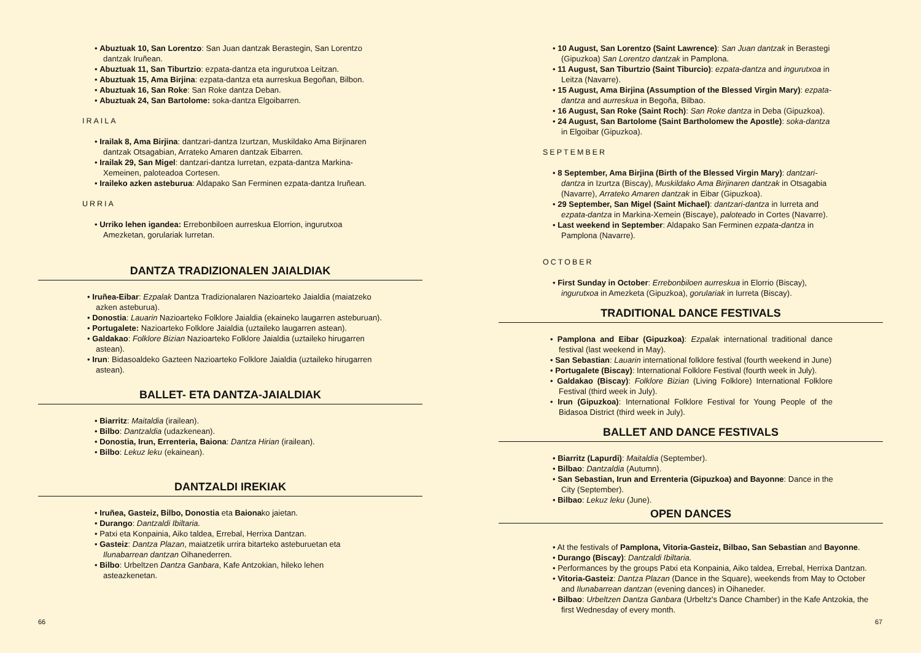Abuztuak 10, San Lorentzo: San Juan dantzak Berastegin, San Lorentzo dantzak Iruñean.
Abuztuak 11, San Tiburtzio: ezpata-dantza eta ingurutxoa Leitzan.
Abuztuak 15, Ama Birjina: ezpata-dantza eta aurreskua Begoñan, Bilbon.
Abuztuak 16, San Roke: San Roke dantza Deban.
Abuztuak 24, San Bartolome: soka-dantza Elgoibarren.
IRAILA
Irailak 8, Ama Birjina: dantzari-dantza Izurtzan, Muskildako Ama Birjinaren dantzak Otsagabian, Arrateko Amaren dantzak Eibarren.
Irailak 29, San Migel: dantzari-dantza Iurretan, ezpata-dantza Markina-Xemeinen, paloteadoa Cortesen.
Iraileko azken asteburua: Aldapako San Ferminen ezpata-dantza Iruñean.
URRIA
Urriko lehen igandea: Errebonbiloen aurreskua Elorrion, ingurutxoa Amezketan, gorulariak Iurretan.
DANTZA TRADIZIONALEN JAIALDIAK
Iruñea-Eibar: Ezpalak Dantza Tradizionalaren Nazioarteko Jaialdia (maiatzeko azken asteburua).
Donostia: Lauarin Nazioarteko Folklore Jaialdia (ekaineko laugarren asteburuan).
Portugalete: Nazioarteko Folklore Jaialdia (uztaileko laugarren astean).
Galdakao: Folklore Bizian Nazioarteko Folklore Jaialdia (uztaileko hirugarren astean).
Irun: Bidasoaldeko Gazteen Nazioarteko Folklore Jaialdia (uztaileko hirugarren astean).
BALLET- ETA DANTZA-JAIALDIAK
Biarritz: Maitaldia (irailean).
Bilbo: Dantzaldia (udazkenean).
Donostia, Irun, Errenteria, Baiona: Dantza Hirian (irailean).
Bilbo: Lekuz leku (ekainean).
DANTZALDI IREKIAK
Iruñea, Gasteiz, Bilbo, Donostia eta Baionako jaietan.
Durango: Dantzaldi Ibiltaria.
Patxi eta Konpainia, Aiko taldea, Errebal, Herrixa Dantzan.
Gasteiz: Dantza Plazan, maiatzetik urrira bitarteko asteburuetan eta Ilunabarrean dantzan Oihanederren.
Bilbo: Urbeltzen Dantza Ganbara, Kafe Antzokian, hileko lehen asteazkenetan.
66
10 August, San Lorentzo (Saint Lawrence): San Juan dantzak in Berastegi (Gipuzkoa) San Lorentzo dantzak in Pamplona.
11 August, San Tiburtzio (Saint Tiburcio): ezpata-dantza and ingurutxoa in Leitza (Navarre).
15 August, Ama Birjina (Assumption of the Blessed Virgin Mary): ezpata-dantza and aurreskua in Begoña, Bilbao.
16 August, San Roke (Saint Roch): San Roke dantza in Deba (Gipuzkoa).
24 August, San Bartolome (Saint Bartholomew the Apostle): soka-dantza in Elgoibar (Gipuzkoa).
SEPTEMBER
8 September, Ama Birjina (Birth of the Blessed Virgin Mary): dantzari-dantza in Izurtza (Biscay), Muskildako Ama Birjinaren dantzak in Otsagabia (Navarre), Arrateko Amaren dantzak in Eibar (Gipuzkoa).
29 September, San Migel (Saint Michael): dantzari-dantza in Iurreta and ezpata-dantza in Markina-Xemein (Biscaye), paloteado in Cortes (Navarre).
Last weekend in September: Aldapako San Ferminen ezpata-dantza in Pamplona (Navarre).
OCTOBER
First Sunday in October: Errebonbiloen aurreskua in Elorrio (Biscay), ingurutxoa in Amezketa (Gipuzkoa), gorulariak in Iurreta (Biscay).
TRADITIONAL DANCE FESTIVALS
Pamplona and Eibar (Gipuzkoa): Ezpalak international traditional dance festival (last weekend in May).
San Sebastian: Lauarin international folklore festival (fourth weekend in June)
Portugalete (Biscay): International Folklore Festival (fourth week in July).
Galdakao (Biscay): Folklore Bizian (Living Folklore) International Folklore Festival (third week in July).
Irun (Gipuzkoa): International Folklore Festival for Young People of the Bidasoa District (third week in July).
BALLET AND DANCE FESTIVALS
Biarritz (Lapurdi): Maitaldia (September).
Bilbao: Dantzaldia (Autumn).
San Sebastian, Irun and Errenteria (Gipuzkoa) and Bayonne: Dance in the City (September).
Bilbao: Lekuz leku (June).
OPEN DANCES
At the festivals of Pamplona, Vitoria-Gasteiz, Bilbao, San Sebastian and Bayonne.
Durango (Biscay): Dantzaldi Ibiltaria.
Performances by the groups Patxi eta Konpainia, Aiko taldea, Errebal, Herrixa Dantzan.
Vitoria-Gasteiz: Dantza Plazan (Dance in the Square), weekends from May to October and Ilunabarrean dantzan (evening dances) in Oihaneder.
Bilbao: Urbeltzen Dantza Ganbara (Urbeltz's Dance Chamber) in the Kafe Antzokia, the first Wednesday of every month.
67